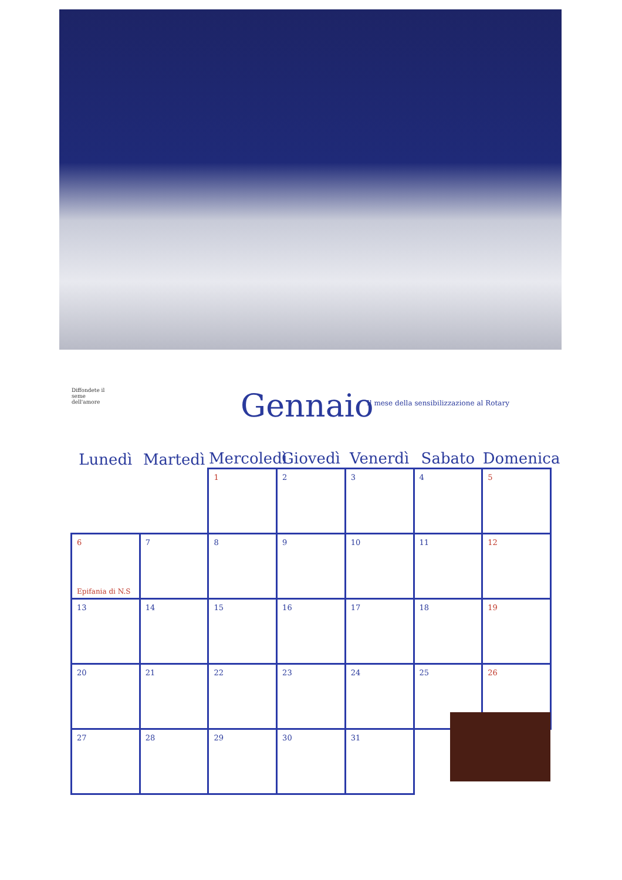Diffondete il seme dell'amore
Gennaio
Il mese della sensibilizzazione al Rotary
| Lunedì | Martedì | Mercoledì | Giovedì | Venerdì | Sabato | Domenica |
| --- | --- | --- | --- | --- | --- | --- |
| | | 1 | 2 | 3 | 4 | 5 |
| 6 Epifania di N.S | 7 | 8 | 9 | 10 | 11 | 12 |
| 13 | 14 | 15 | 16 | 17 | 18 | 19 |
| 20 | 21 | 22 | 23 | 24 | 25 | 26 |
| 27 | 28 | 29 | 30 | 31 | | |